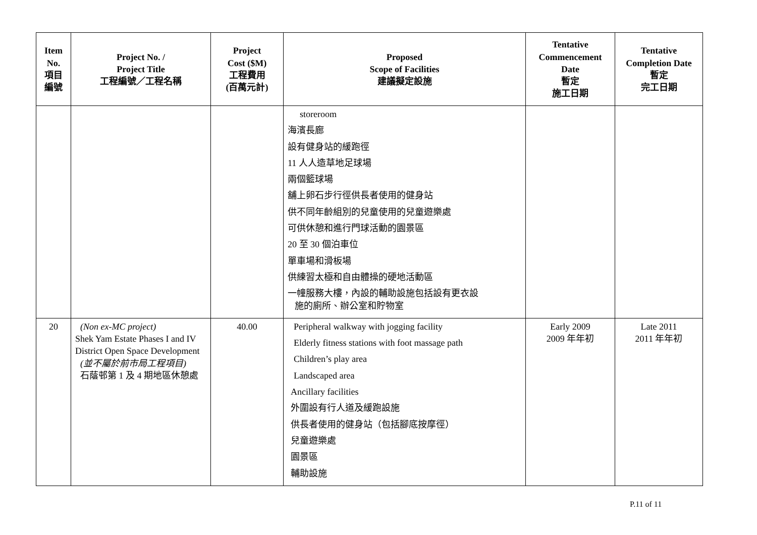| Item No. 項目 編號 | Project No. / Project Title 工程編號／工程名稱 | Project Cost ($M) 工程費用 (百萬元計) | Proposed Scope of Facilities 建議擬定設施 | Tentative Commencement Date 暫定 施工日期 | Tentative Completion Date 暫定 完工日期 |
| --- | --- | --- | --- | --- | --- |
| | | | storeroom 海濱長廊 設有健身站的緩跑徑 11 人人造草地足球場 兩個籃球場 舖上卵石步行徑供長者使用的健身站 供不同年齡組別的兒童使用的兒童遊樂處 可供休憩和進行門球活動的園景區 20 至 30 個泊車位 單車場和滑板場 供練習太極和自由體操的硬地活動區 一幢服務大樓，內設的輔助設施包括設有更衣設 施的廁所、辦公室和貯物室 | | |
| 20 | (Non ex-MC project) Shek Yam Estate Phases I and IV District Open Space Development (並不屬於前市局工程項目) 石蔭邨第 1 及 4 期地區休憩處 | 40.00 | Peripheral walkway with jogging facility Elderly fitness stations with foot massage path Children’s play area Landscaped area Ancillary facilities 外圍設有行人道及緩跑設施 供長者使用的健身站（包括腳底按摩徑） 兒童遊樂處 園景區 輔助設施 | Early 2009 2009 年年初 | Late 2011 2011 年年初 |
P.11 of 11